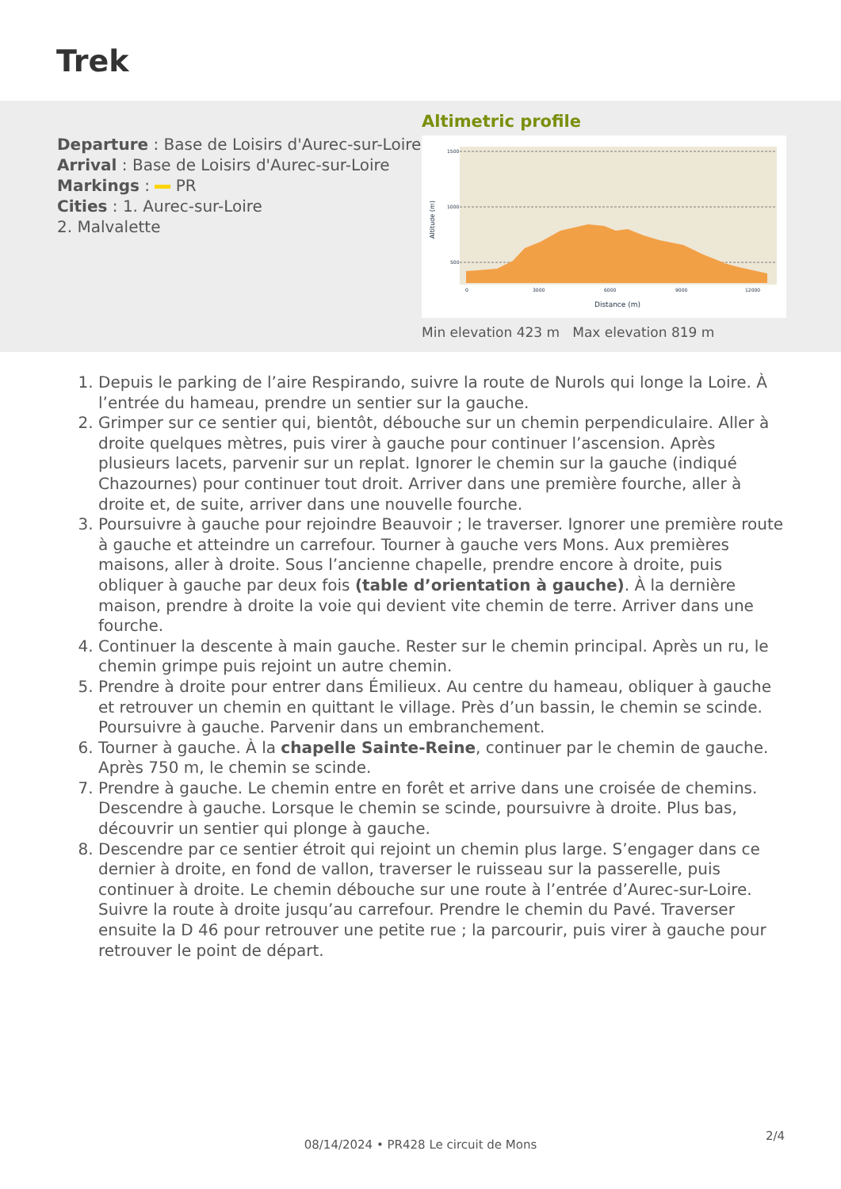Trek
Departure : Base de Loisirs d'Aurec-sur-Loire
Arrival : Base de Loisirs d'Aurec-sur-Loire
Markings : PR
Cities : 1. Aurec-sur-Loire
2. Malvalette
Altimetric profile
1500
1000
500
0
3000
6000
9000
12000
Distance (m)
Altitude (m)
Min elevation 423 m Max elevation 819 m
1. Depuis le parking de l’aire Respirando, suivre la route de Nurols qui longe la Loire. À l’entrée du hameau, prendre un sentier sur la gauche.
2. Grimper sur ce sentier qui, bientôt, débouche sur un chemin perpendiculaire. Aller à droite quelques mètres, puis virer à gauche pour continuer l’ascension. Après plusieurs lacets, parvenir sur un replat. Ignorer le chemin sur la gauche (indiqué Chazournes) pour continuer tout droit. Arriver dans une première fourche, aller à droite et, de suite, arriver dans une nouvelle fourche.
3. Poursuivre à gauche pour rejoindre Beauvoir ; le traverser. Ignorer une première route à gauche et atteindre un carrefour. Tourner à gauche vers Mons. Aux premières maisons, aller à droite. Sous l’ancienne chapelle, prendre encore à droite, puis obliquer à gauche par deux fois (table d’orientation à gauche). À la dernière maison, prendre à droite la voie qui devient vite chemin de terre. Arriver dans une fourche.
4. Continuer la descente à main gauche. Rester sur le chemin principal. Après un ru, le chemin grimpe puis rejoint un autre chemin.
5. Prendre à droite pour entrer dans Émilieux. Au centre du hameau, obliquer à gauche et retrouver un chemin en quittant le village. Près d’un bassin, le chemin se scinde. Poursuivre à gauche. Parvenir dans un embranchement.
6. Tourner à gauche. À la chapelle Sainte-Reine, continuer par le chemin de gauche. Après 750 m, le chemin se scinde.
7. Prendre à gauche. Le chemin entre en forêt et arrive dans une croisée de chemins. Descendre à gauche. Lorsque le chemin se scinde, poursuivre à droite. Plus bas, découvrir un sentier qui plonge à gauche.
8. Descendre par ce sentier étroit qui rejoint un chemin plus large. S’engager dans ce dernier à droite, en fond de vallon, traverser le ruisseau sur la passerelle, puis continuer à droite. Le chemin débouche sur une route à l’entrée d’Aurec-sur-Loire. Suivre la route à droite jusqu’au carrefour. Prendre le chemin du Pavé. Traverser ensuite la D 46 pour retrouver une petite rue ; la parcourir, puis virer à gauche pour retrouver le point de départ.
2/4
08/14/2024 • PR428 Le circuit de Mons